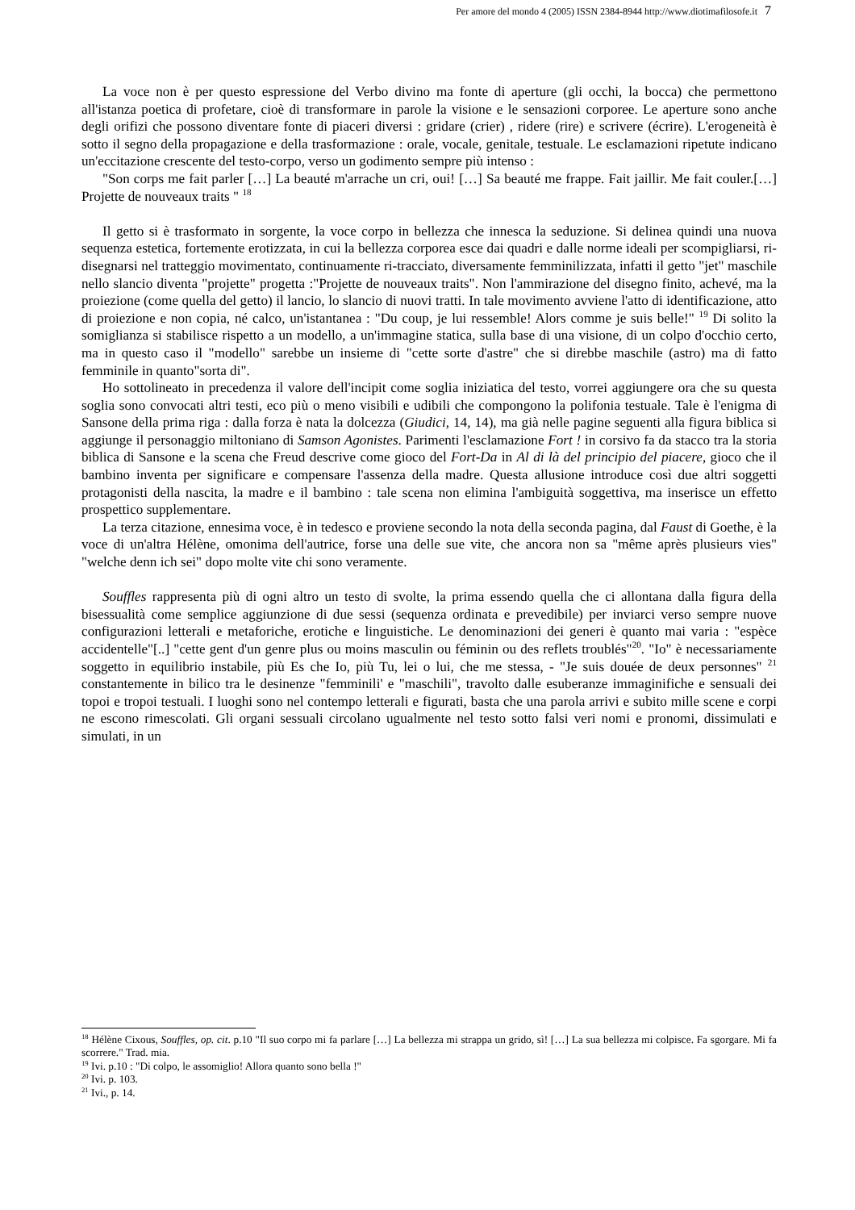Per amore del mondo 4 (2005) ISSN 2384-8944 http://www.diotimafilosofe.it 7
La voce non è per questo espressione del Verbo divino ma fonte di aperture (gli occhi, la bocca) che permettono all'istanza poetica di profetare, cioè di transformare in parole la visione e le sensazioni corporee. Le aperture sono anche degli orifizi che possono diventare fonte di piaceri diversi : gridare (crier) , ridere (rire) e scrivere (écrire). L'erogeneità è sotto il segno della propagazione e della trasformazione : orale, vocale, genitale, testuale. Le esclamazioni ripetute indicano un'eccitazione crescente del testo-corpo, verso un godimento sempre più intenso :
"Son corps me fait parler […] La beauté m'arrache un cri, oui! […] Sa beauté me frappe. Fait jaillir. Me fait couler.[…] Projette de nouveaux traits " <sup>18</sup>
Il getto si è trasformato in sorgente, la voce corpo in bellezza che innesca la seduzione. Si delinea quindi una nuova sequenza estetica, fortemente erotizzata, in cui la bellezza corporea esce dai quadri e dalle norme ideali per scompigliarsi, ri-disegnarsi nel tratteggio movimentato, continuamente ri-tracciato, diversamente femminilizzata, infatti il getto "jet" maschile nello slancio diventa "projette" progetta :"Projette de nouveaux traits". Non l'ammirazione del disegno finito, achevé, ma la proiezione (come quella del getto) il lancio, lo slancio di nuovi tratti. In tale movimento avviene l'atto di identificazione, atto di proiezione e non copia, né calco, un'istantanea : "Du coup, je lui ressemble! Alors comme je suis belle!" <sup>19</sup> Di solito la somiglianza si stabilisce rispetto a un modello, a un'immagine statica, sulla base di una visione, di un colpo d'occhio certo, ma in questo caso il "modello" sarebbe un insieme di "cette sorte d'astre" che si direbbe maschile (astro) ma di fatto femminile in quanto"sorta di".
Ho sottolineato in precedenza il valore dell'incipit come soglia iniziatica del testo, vorrei aggiungere ora che su questa soglia sono convocati altri testi, eco più o meno visibili e udibili che compongono la polifonia testuale. Tale è l'enigma di Sansone della prima riga : dalla forza è nata la dolcezza (Giudici, 14, 14), ma già nelle pagine seguenti alla figura biblica si aggiunge il personaggio miltoniano di Samson Agonistes. Parimenti l'esclamazione Fort ! in corsivo fa da stacco tra la storia biblica di Sansone e la scena che Freud descrive come gioco del Fort-Da in Al di là del principio del piacere, gioco che il bambino inventa per significare e compensare l'assenza della madre. Questa allusione introduce così due altri soggetti protagonisti della nascita, la madre e il bambino : tale scena non elimina l'ambiguità soggettiva, ma inserisce un effetto prospettico supplementare.
La terza citazione, ennesima voce, è in tedesco e proviene secondo la nota della seconda pagina, dal Faust di Goethe, è la voce di un'altra Hélène, omonima dell'autrice, forse una delle sue vite, che ancora non sa "même après plusieurs vies" "welche denn ich sei" dopo molte vite chi sono veramente.
Souffles rappresenta più di ogni altro un testo di svolte, la prima essendo quella che ci allontana dalla figura della bisessualità come semplice aggiunzione di due sessi (sequenza ordinata e prevedibile) per inviarci verso sempre nuove configurazioni letterali e metaforiche, erotiche e linguistiche. Le denominazioni dei generi è quanto mai varia : "espèce accidentelle"[..] "cette gent d'un genre plus ou moins masculin ou féminin ou des reflets troublés"<sup>20</sup>. "Io" è necessariamente soggetto in equilibrio instabile, più Es che Io, più Tu, lei o lui, che me stessa, - "Je suis douée de deux personnes" <sup>21</sup> constantemente in bilico tra le desinenze "femminili' e "maschili", travolto dalle esuberanze immaginifiche e sensuali dei topoi e tropoi testuali. I luoghi sono nel contempo letterali e figurati, basta che una parola arrivi e subito mille scene e corpi ne escono rimescolati. Gli organi sessuali circolano ugualmente nel testo sotto falsi veri nomi e pronomi, dissimulati e simulati, in un
<sup>18</sup> Hélène Cixous, Souffles, op. cit. p.10 "Il suo corpo mi fa parlare […] La bellezza mi strappa un grido, sì! […] La sua bellezza mi colpisce. Fa sgorgare. Mi fa scorrere." Trad. mia.
<sup>19</sup> Ivi. p.10 : "Di colpo, le assomiglio! Allora quanto sono bella !"
<sup>20</sup> Ivi. p. 103.
<sup>21</sup> Ivi., p. 14.